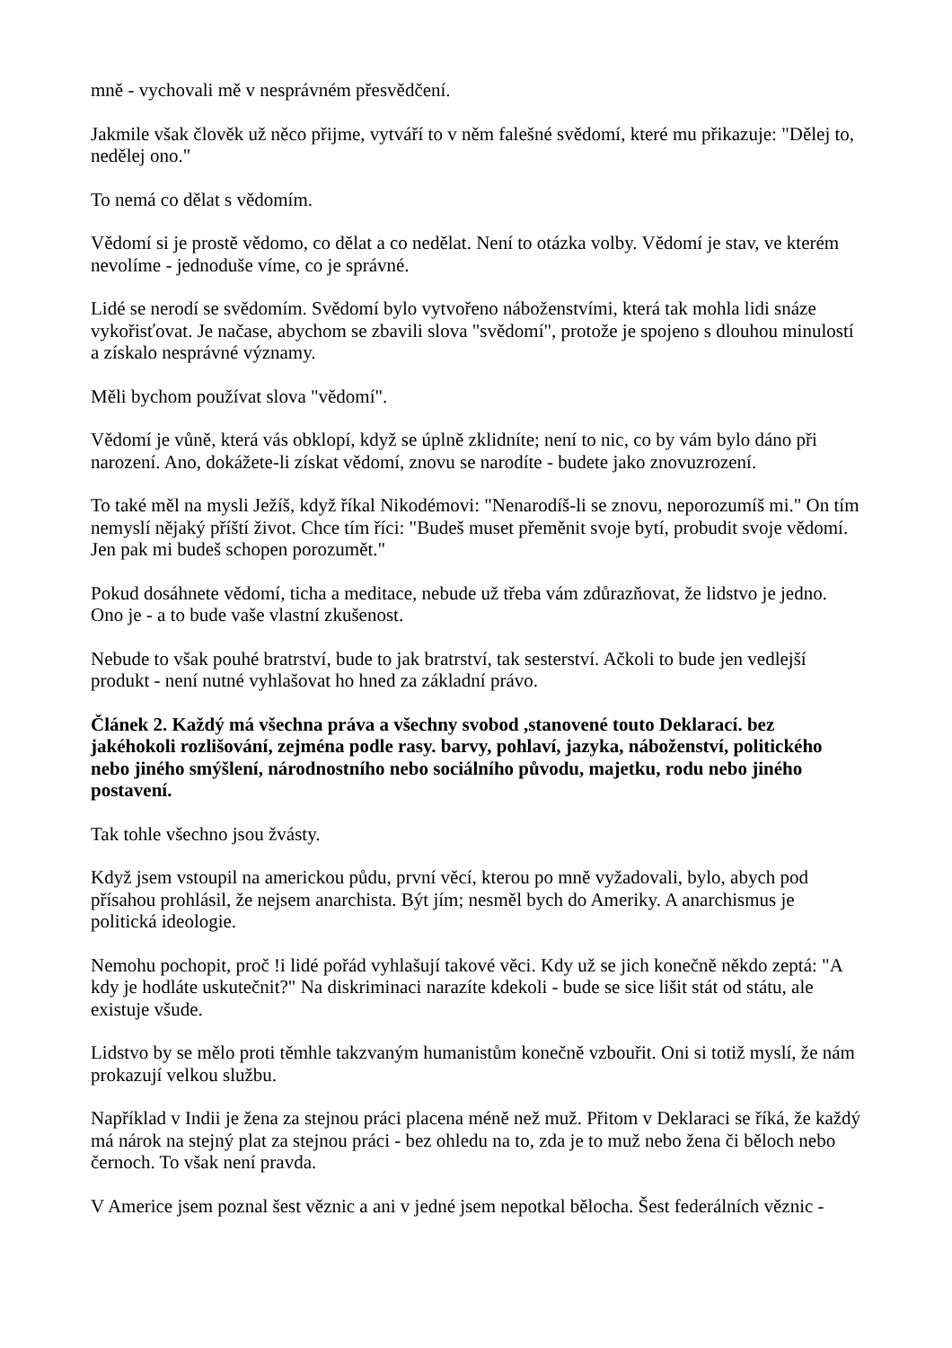mně - vychovali mě v nesprávném přesvědčení.
Jakmile však člověk už něco přijme, vytváří to v něm falešné svědomí, které mu přikazuje: "Dělej to, nedělej ono."
To nemá co dělat s vědomím.
Vědomí si je prostě vědomo, co dělat a co nedělat. Není to otázka volby. Vědomí je stav, ve kterém nevolíme - jednoduše víme, co je správné.
Lidé se nerodí se svědomím. Svědomí bylo vytvořeno náboženstvími, která tak mohla lidi snáze vykořisťovat. Je načase, abychom se zbavili slova "svědomí", protože je spojeno s dlouhou minulostí a získalo nesprávné významy.
Měli bychom používat slova "vědomí".
Vědomí je vůně, která vás obklopí, když se úplně zklidníte; není to nic, co by vám bylo dáno při narození. Ano, dokážete-li získat vědomí, znovu se narodíte - budete jako znovuzrození.
To také měl na mysli Ježíš, když říkal Nikodémovi: "Nenarodíš-li se znovu, neporozumíš mi." On tím nemyslí nějaký příští život. Chce tím říci: "Budeš muset přeměnit svoje bytí, probudit svoje vědomí. Jen pak mi budeš schopen porozumět."
Pokud dosáhnete vědomí, ticha a meditace, nebude už třeba vám zdůrazňovat, že lidstvo je jedno. Ono je - a to bude vaše vlastní zkušenost.
Nebude to však pouhé bratrství, bude to jak bratrství, tak sesterství. Ačkoli to bude jen vedlejší produkt - není nutné vyhlašovat ho hned za základní právo.
Článek 2. Každý má všechna práva a všechny svobod ,stanovené touto Deklarací. bez jakéhokoli rozlišování, zejména podle rasy. barvy, pohlaví, jazyka, náboženství, politického nebo jiného smýšlení, národnostního nebo sociálního původu, majetku, rodu nebo jiného postavení.
Tak tohle všechno jsou žvásty.
Když jsem vstoupil na americkou půdu, první věcí, kterou po mně vyžadovali, bylo, abych pod přísahou prohlásil, že nejsem anarchista. Být jím; nesměl bych do Ameriky. A anarchismus je politická ideologie.
Nemohu pochopit, proč !i lidé pořád vyhlašují takové věci. Kdy už se jich konečně někdo zeptá: "A kdy je hodláte uskutečnit?" Na diskriminaci narazíte kdekoli - bude se sice lišit stát od státu, ale existuje všude.
Lidstvo by se mělo proti těmhle takzvaným humanistům konečně vzbouřit. Oni si totiž myslí, že nám prokazují velkou službu.
Například v Indii je žena za stejnou práci placena méně než muž. Přitom v Deklaraci se říká, že každý má nárok na stejný plat za stejnou práci - bez ohledu na to, zda je to muž nebo žena či běloch nebo černoch. To však není pravda.
V Americe jsem poznal šest věznic a ani v jedné jsem nepotkal bělocha. Šest federálních věznic -